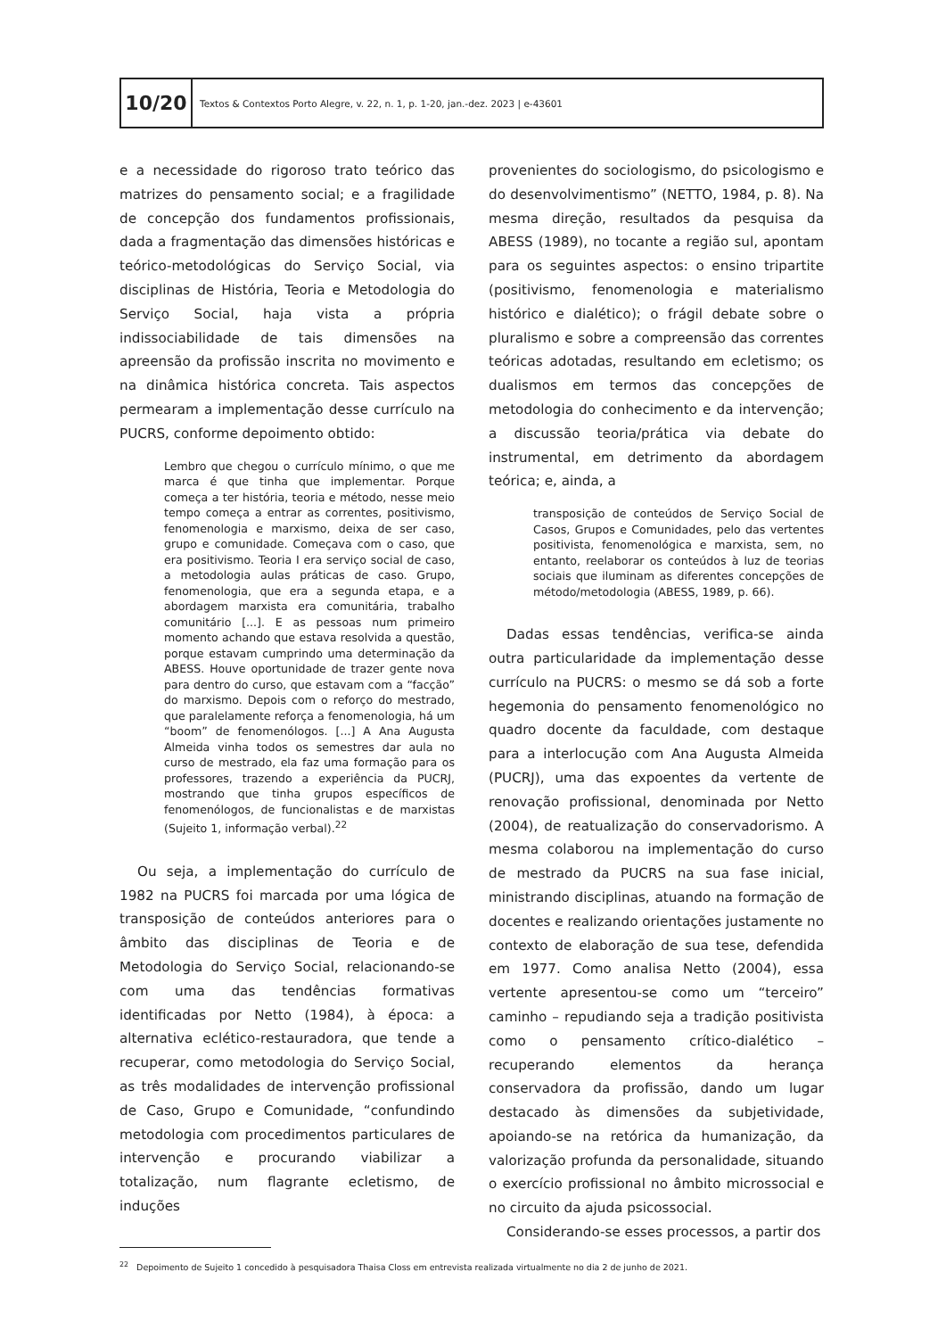10/20
Textos & Contextos Porto Alegre, v. 22, n. 1, p. 1-20, jan.-dez. 2023 | e-43601
e a necessidade do rigoroso trato teórico das matrizes do pensamento social; e a fragilidade de concepção dos fundamentos profissionais, dada a fragmentação das dimensões históricas e teórico-metodológicas do Serviço Social, via disciplinas de História, Teoria e Metodologia do Serviço Social, haja vista a própria indissociabilidade de tais dimensões na apreensão da profissão inscrita no movimento e na dinâmica histórica concreta. Tais aspectos permearam a implementação desse currículo na PUCRS, conforme depoimento obtido:
Lembro que chegou o currículo mínimo, o que me marca é que tinha que implementar. Porque começa a ter história, teoria e método, nesse meio tempo começa a entrar as correntes, positivismo, fenomenologia e marxismo, deixa de ser caso, grupo e comunidade. Começava com o caso, que era positivismo. Teoria I era serviço social de caso, a metodologia aulas práticas de caso. Grupo, fenomenologia, que era a segunda etapa, e a abordagem marxista era comunitária, trabalho comunitário [...]. E as pessoas num primeiro momento achando que estava resolvida a questão, porque estavam cumprindo uma determinação da ABESS. Houve oportunidade de trazer gente nova para dentro do curso, que estavam com a “facção” do marxismo. Depois com o reforço do mestrado, que paralelamente reforça a fenomenologia, há um “boom” de fenomenólogos. [...] A Ana Augusta Almeida vinha todos os semestres dar aula no curso de mestrado, ela faz uma formação para os professores, trazendo a experiência da PUCRJ, mostrando que tinha grupos específicos de fenomenólogos, de funcionalistas e de marxistas (Sujeito 1, informação verbal).<sup>22</sup>
Ou seja, a implementação do currículo de 1982 na PUCRS foi marcada por uma lógica de transposição de conteúdos anteriores para o âmbito das disciplinas de Teoria e de Metodologia do Serviço Social, relacionando-se com uma das tendências formativas identificadas por Netto (1984), à época: a alternativa eclético-restauradora, que tende a recuperar, como metodologia do Serviço Social, as três modalidades de intervenção profissional de Caso, Grupo e Comunidade, “confundindo metodologia com procedimentos particulares de intervenção e procurando viabilizar a totalização, num flagrante ecletismo, de induções
provenientes do sociologismo, do psicologismo e do desenvolvimentismo” (NETTO, 1984, p. 8). Na mesma direção, resultados da pesquisa da ABESS (1989), no tocante a região sul, apontam para os seguintes aspectos: o ensino tripartite (positivismo, fenomenologia e materialismo histórico e dialético); o frágil debate sobre o pluralismo e sobre a compreensão das correntes teóricas adotadas, resultando em ecletismo; os dualismos em termos das concepções de metodologia do conhecimento e da intervenção; a discussão teoria/prática via debate do instrumental, em detrimento da abordagem teórica; e, ainda, a
transposição de conteúdos de Serviço Social de Casos, Grupos e Comunidades, pelo das vertentes positivista, fenomenológica e marxista, sem, no entanto, reelaborar os conteúdos à luz de teorias sociais que iluminam as diferentes concepções de método/metodologia (ABESS, 1989, p. 66).
Dadas essas tendências, verifica-se ainda outra particularidade da implementação desse currículo na PUCRS: o mesmo se dá sob a forte hegemonia do pensamento fenomenológico no quadro docente da faculdade, com destaque para a interlocução com Ana Augusta Almeida (PUCRJ), uma das expoentes da vertente de renovação profissional, denominada por Netto (2004), de reatualização do conservadorismo. A mesma colaborou na implementação do curso de mestrado da PUCRS na sua fase inicial, ministrando disciplinas, atuando na formação de docentes e realizando orientações justamente no contexto de elaboração de sua tese, defendida em 1977. Como analisa Netto (2004), essa vertente apresentou-se como um “terceiro” caminho – repudiando seja a tradição positivista como o pensamento crítico-dialético – recuperando elementos da herança conservadora da profissão, dando um lugar destacado às dimensões da subjetividade, apoiando-se na retórica da humanização, da valorização profunda da personalidade, situando o exercício profissional no âmbito microssocial e no circuito da ajuda psicossocial.
Considerando-se esses processos, a partir dos
<sup>22</sup> Depoimento de Sujeito 1 concedido à pesquisadora Thaisa Closs em entrevista realizada virtualmente no dia 2 de junho de 2021.